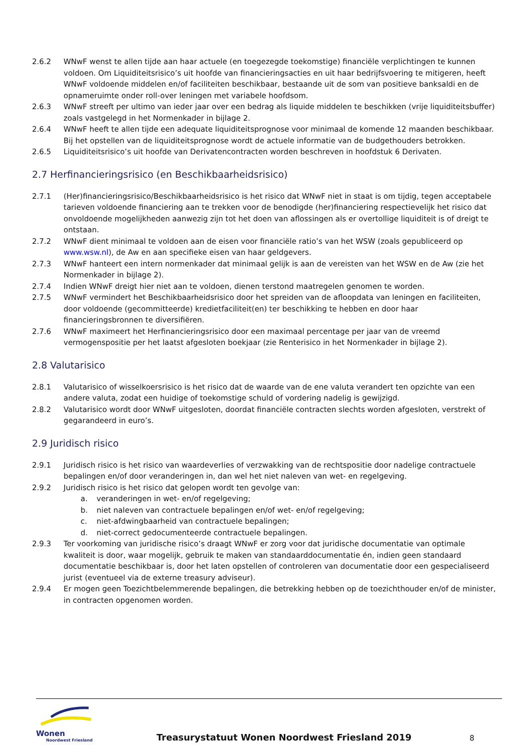2.6.2 WNwF wenst te allen tijde aan haar actuele (en toegezegde toekomstige) financiële verplichtingen te kunnen voldoen. Om Liquiditeitsrisico’s uit hoofde van financieringsacties en uit haar bedrijfsvoering te mitigeren, heeft WNwF voldoende middelen en/of faciliteiten beschikbaar, bestaande uit de som van positieve banksaldi en de opnameruimte onder roll-over leningen met variabele hoofdsom.
2.6.3 WNwF streeft per ultimo van ieder jaar over een bedrag als liquide middelen te beschikken (vrije liquiditeitsbuffer) zoals vastgelegd in het Normenkader in bijlage 2.
2.6.4 WNwF heeft te allen tijde een adequate liquiditeitsprognose voor minimaal de komende 12 maanden beschikbaar. Bij het opstellen van de liquiditeitsprognose wordt de actuele informatie van de budgethouders betrokken.
2.6.5 Liquiditeitsrisico’s uit hoofde van Derivatencontracten worden beschreven in hoofdstuk 6 Derivaten.
2.7 Herfinancieringsrisico (en Beschikbaarheidsrisico)
2.7.1 (Her)financieringsrisico/Beschikbaarheidsrisico is het risico dat WNwF niet in staat is om tijdig, tegen acceptabele tarieven voldoende financiering aan te trekken voor de benodigde (her)financiering respectievelijk het risico dat onvoldoende mogelijkheden aanwezig zijn tot het doen van aflossingen als er overtollige liquiditeit is of dreigt te ontstaan.
2.7.2 WNwF dient minimaal te voldoen aan de eisen voor financiële ratio’s van het WSW (zoals gepubliceerd op www.wsw.nl), de Aw en aan specifieke eisen van haar geldgevers.
2.7.3 WNwF hanteert een intern normenkader dat minimaal gelijk is aan de vereisten van het WSW en de Aw (zie het Normenkader in bijlage 2).
2.7.4 Indien WNwF dreigt hier niet aan te voldoen, dienen terstond maatregelen genomen te worden.
2.7.5 WNwF vermindert het Beschikbaarheidsrisico door het spreiden van de afloopdata van leningen en faciliteiten, door voldoende (gecommitteerde) kredietfaciliteit(en) ter beschikking te hebben en door haar financieringsbronnen te diversifiëren.
2.7.6 WNwF maximeert het Herfinancieringsrisico door een maximaal percentage per jaar van de vreemd vermogenspositie per het laatst afgesloten boekjaar (zie Renterisico in het Normenkader in bijlage 2).
2.8 Valutarisico
2.8.1 Valutarisico of wisselkoersrisico is het risico dat de waarde van de ene valuta verandert ten opzichte van een andere valuta, zodat een huidige of toekomstige schuld of vordering nadelig is gewijzigd.
2.8.2 Valutarisico wordt door WNwF uitgesloten, doordat financiële contracten slechts worden afgesloten, verstrekt of gegarandeerd in euro’s.
2.9 Juridisch risico
2.9.1 Juridisch risico is het risico van waardeverlies of verzwakking van de rechtspositie door nadelige contractuele bepalingen en/of door veranderingen in, dan wel het niet naleven van wet- en regelgeving.
2.9.2 Juridisch risico is het risico dat gelopen wordt ten gevolge van:
a. veranderingen in wet- en/of regelgeving;
b. niet naleven van contractuele bepalingen en/of wet- en/of regelgeving;
c. niet-afdwingbaarheid van contractuele bepalingen;
d. niet-correct gedocumenteerde contractuele bepalingen.
2.9.3 Ter voorkoming van juridische risico’s draagt WNwF er zorg voor dat juridische documentatie van optimale kwaliteit is door, waar mogelijk, gebruik te maken van standaarddocumentatie én, indien geen standaard documentatie beschikbaar is, door het laten opstellen of controleren van documentatie door een gespecialiseerd jurist (eventueel via de externe treasury adviseur).
2.9.4 Er mogen geen Toezichtbelemmerende bepalingen, die betrekking hebben op de toezichthouder en/of de minister, in contracten opgenomen worden.
Wonen
Noordwest Friesland
Treasurystatuut Wonen Noordwest Friesland 2019
8